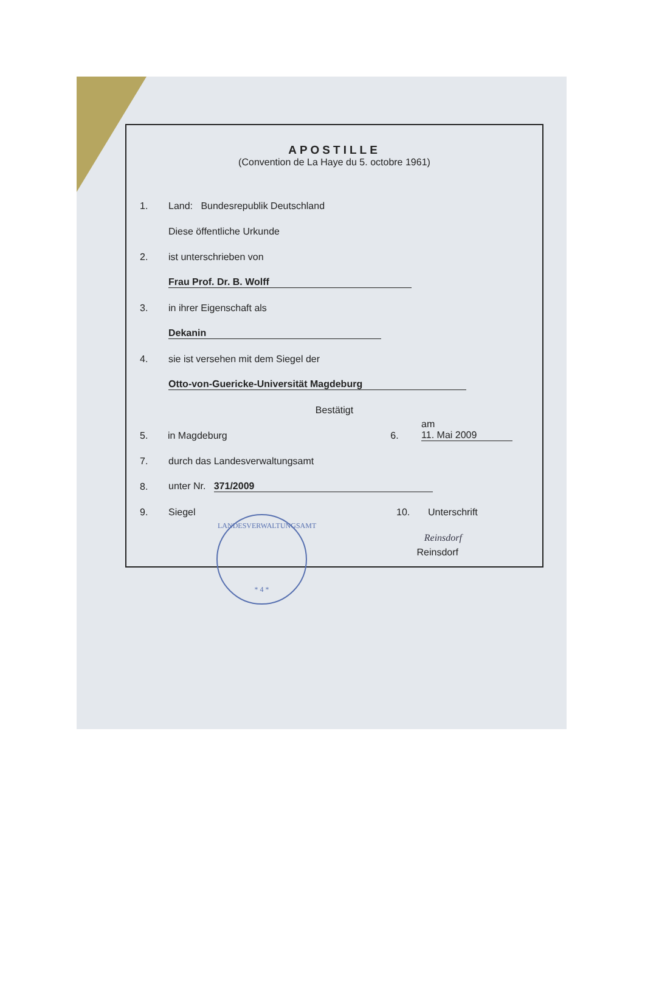APOSTILLE
(Convention de La Haye du 5. octobre 1961)
1. Land: Bundesrepublik Deutschland
Diese öffentliche Urkunde
2. ist unterschrieben von
Frau Prof. Dr. B. Wolff
3. in ihrer Eigenschaft als
Dekanin
4. sie ist versehen mit dem Siegel der
Otto-von-Guericke-Universität Magdeburg
Bestätigt
5. in Magdeburg 6. am 11. Mai 2009
7. durch das Landesverwaltungsamt
8. unter Nr. 371/2009
9. Siegel 10. Unterschrift
Reinsdorf
Reinsdorf
LANDESVERWALTUNGSAMT
* 4 *